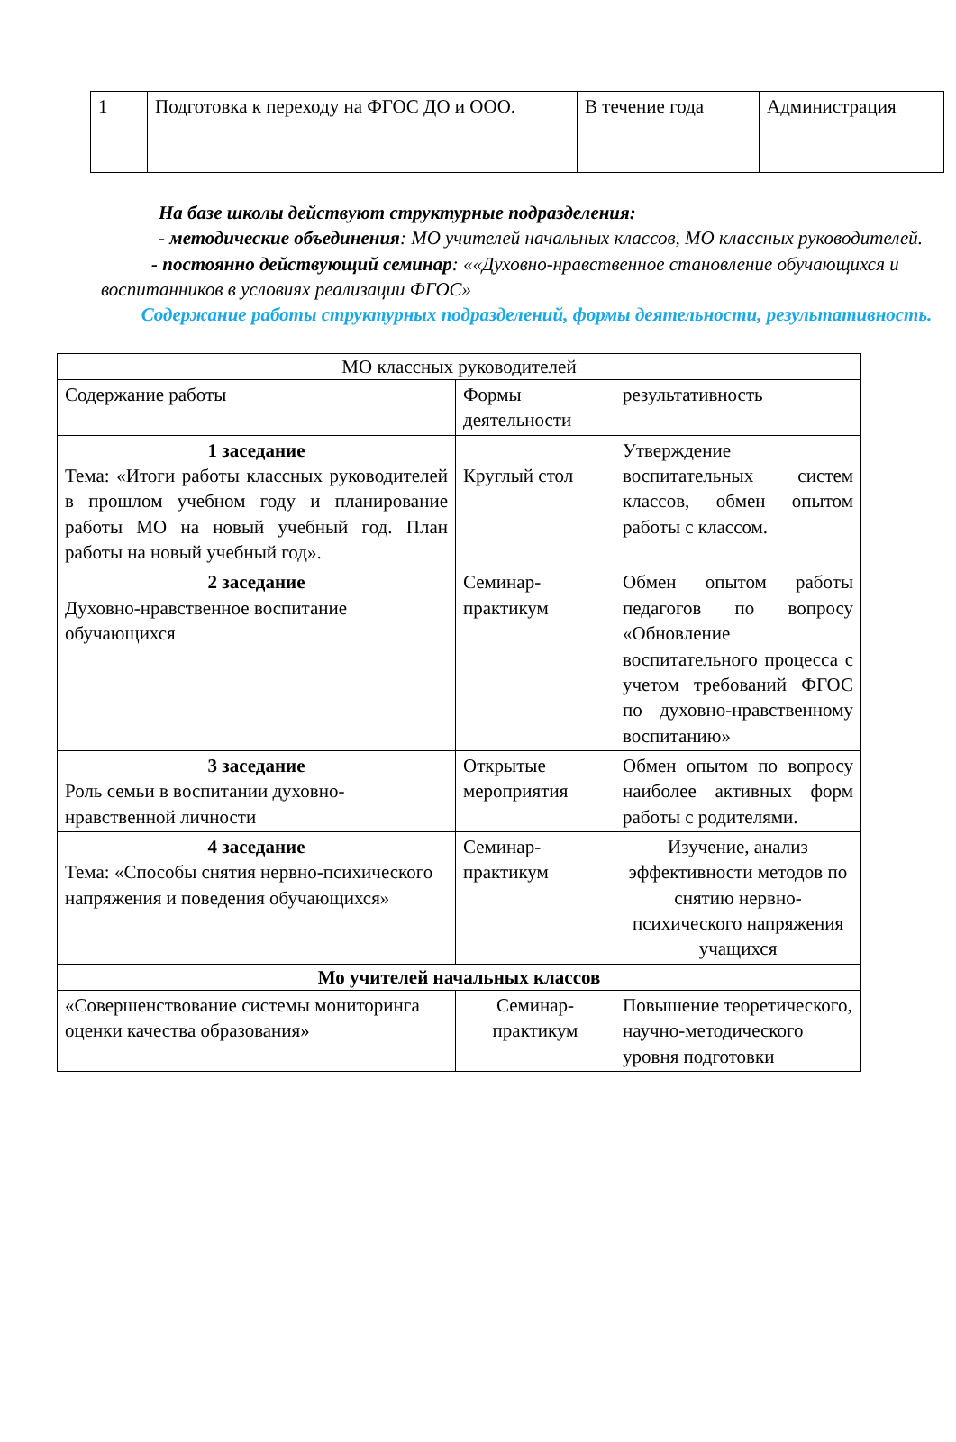| 1 | Подготовка к переходу на ФГОС ДО и ООО. | В течение года | Администрация |
На базе школы действуют структурные подразделения:
- методические объединения: МО учителей начальных классов, МО классных руководителей.
- постоянно действующий семинар: ««Духовно-нравственное становление обучающихся и воспитанников в условиях реализации ФГОС»
Содержание работы структурных подразделений, формы деятельности, результативность.
| МО классных руководителей | | |
| Содержание работы | Формы деятельности | результативность |
| 1 заседание Тема: «Итоги работы классных руководителей в прошлом учебном году и планирование работы МО на новый учебный год. План работы на новый учебный год». | Круглый стол | Утверждение воспитательных систем классов, обмен опытом работы с классом. |
| 2 заседание Духовно-нравственное воспитание обучающихся | Семинар-практикум | Обмен опытом работы педагогов по вопросу «Обновление воспитательного процесса с учетом требований ФГОС по духовно-нравственному воспитанию» |
| 3 заседание Роль семьи в воспитании духовно-нравственной личности | Открытые мероприятия | Обмен опытом по вопросу наиболее активных форм работы с родителями. |
| 4 заседание Тема: «Способы снятия нервно-психического напряжения и поведения обучающихся» | Семинар-практикум | Изучение, анализ эффективности методов по снятию нервно-психического напряжения учащихся |
| Мо учителей начальных классов | | |
| «Совершенствование системы мониторинга оценки качества образования» | Семинар-практикум | Повышение теоретического, научно-методического уровня подготовки |